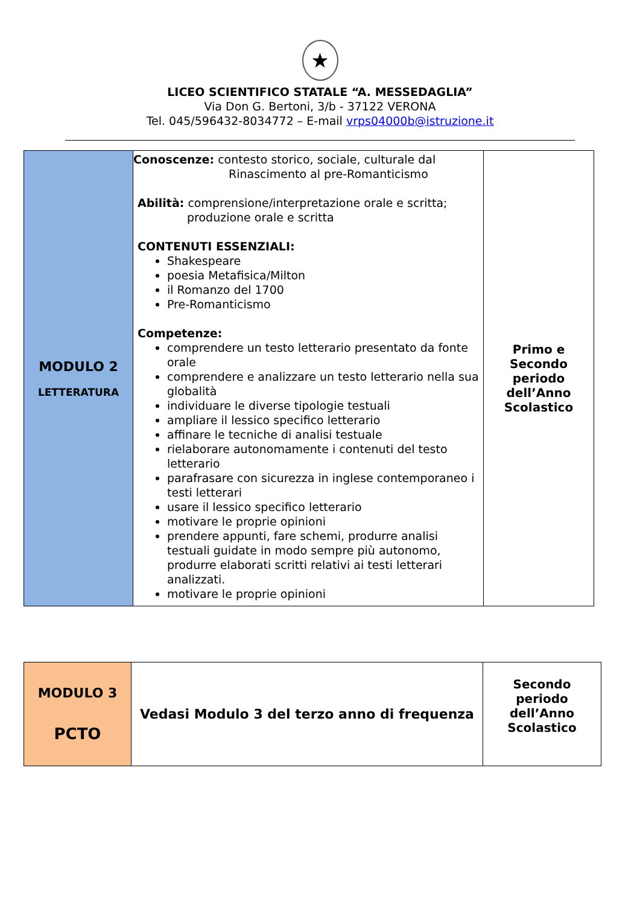★
LICEO SCIENTIFICO STATALE “A. MESSEDAGLIA”
Via Don G. Bertoni, 3/b - 37122 VERONA
Tel. 045/596432-8034772 – E-mail vrps04000b@istruzione.it
| MODULO 2 LETTERATURA | Conoscenze: contesto storico, sociale, culturale dal Rinascimento al pre-Romanticismo Abilità: comprensione/interpretazione orale e scritta; produzione orale e scritta CONTENUTI ESSENZIALI: Shakespeare poesia Metafisica/Milton il Romanzo del 1700 Pre-Romanticismo Competenze: comprendere un testo letterario presentato da fonte orale comprendere e analizzare un testo letterario nella sua globalità individuare le diverse tipologie testuali ampliare il lessico specifico letterario affinare le tecniche di analisi testuale rielaborare autonomamente i contenuti del testo letterario parafrasare con sicurezza in inglese contemporaneo i testi letterari usare il lessico specifico letterario motivare le proprie opinioni prendere appunti, fare schemi, produrre analisi testuali guidate in modo sempre più autonomo, produrre elaborati scritti relativi ai testi letterari analizzati. motivare le proprie opinioni | Primo e Secondo periodo dell’Anno Scolastico |
| MODULO 3 PCTO | Vedasi Modulo 3 del terzo anno di frequenza | Secondo periodo dell’Anno Scolastico |